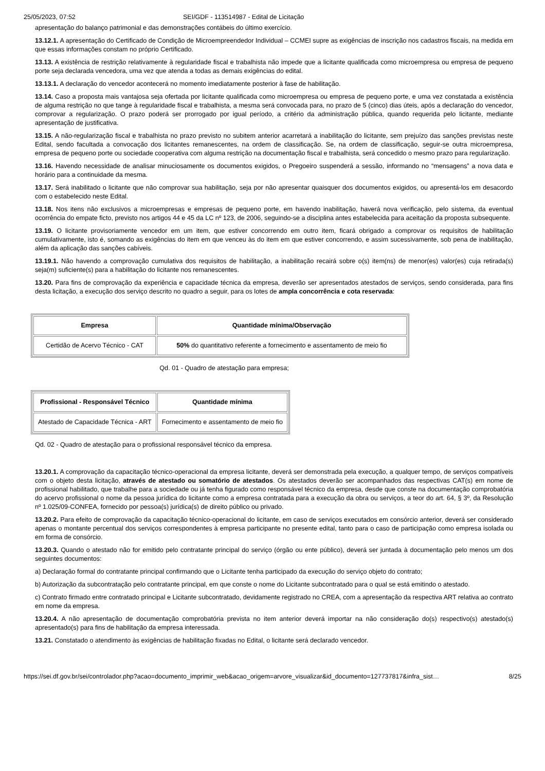25/05/2023, 07:52 SEI/GDF - 113514987 - Edital de Licitação
apresentação do balanço patrimonial e das demonstrações contábeis do último exercício.
13.12.1. A apresentação do Certificado de Condição de Microempreendedor Individual – CCMEI supre as exigências de inscrição nos cadastros fiscais, na medida em que essas informações constam no próprio Certificado.
13.13. A existência de restrição relativamente à regularidade fiscal e trabalhista não impede que a licitante qualificada como microempresa ou empresa de pequeno porte seja declarada vencedora, uma vez que atenda a todas as demais exigências do edital.
13.13.1. A declaração do vencedor acontecerá no momento imediatamente posterior à fase de habilitação.
13.14. Caso a proposta mais vantajosa seja ofertada por licitante qualificada como microempresa ou empresa de pequeno porte, e uma vez constatada a existência de alguma restrição no que tange à regularidade fiscal e trabalhista, a mesma será convocada para, no prazo de 5 (cinco) dias úteis, após a declaração do vencedor, comprovar a regularização. O prazo poderá ser prorrogado por igual período, a critério da administração pública, quando requerida pelo licitante, mediante apresentação de justificativa.
13.15. A não-regularização fiscal e trabalhista no prazo previsto no subitem anterior acarretará a inabilitação do licitante, sem prejuízo das sanções previstas neste Edital, sendo facultada a convocação dos licitantes remanescentes, na ordem de classificação. Se, na ordem de classificação, seguir-se outra microempresa, empresa de pequeno porte ou sociedade cooperativa com alguma restrição na documentação fiscal e trabalhista, será concedido o mesmo prazo para regularização.
13.16. Havendo necessidade de analisar minuciosamente os documentos exigidos, o Pregoeiro suspenderá a sessão, informando no “mensagens” a nova data e horário para a continuidade da mesma.
13.17. Será inabilitado o licitante que não comprovar sua habilitação, seja por não apresentar quaisquer dos documentos exigidos, ou apresentá-los em desacordo com o estabelecido neste Edital.
13.18. Nos itens não exclusivos a microempresas e empresas de pequeno porte, em havendo inabilitação, haverá nova verificação, pelo sistema, da eventual ocorrência do empate ficto, previsto nos artigos 44 e 45 da LC nº 123, de 2006, seguindo-se a disciplina antes estabelecida para aceitação da proposta subsequente.
13.19. O licitante provisoriamente vencedor em um item, que estiver concorrendo em outro item, ficará obrigado a comprovar os requisitos de habilitação cumulativamente, isto é, somando as exigências do item em que venceu às do item em que estiver concorrendo, e assim sucessivamente, sob pena de inabilitação, além da aplicação das sanções cabíveis.
13.19.1. Não havendo a comprovação cumulativa dos requisitos de habilitação, a inabilitação recairá sobre o(s) item(ns) de menor(es) valor(es) cuja retirada(s) seja(m) suficiente(s) para a habilitação do licitante nos remanescentes.
13.20. Para fins de comprovação da experiência e capacidade técnica da empresa, deverão ser apresentados atestados de serviços, sendo considerada, para fins desta licitação, a execução dos serviço descrito no quadro a seguir, para os lotes de ampla concorrência e cota reservada:
| Empresa | Quantidade mínima/Observação |
| --- | --- |
| Certidão de Acervo Técnico - CAT | 50% do quantitativo referente a fornecimento e assentamento de meio fio |
Qd. 01 - Quadro de atestação para empresa;
| Profissional - Responsável Técnico | Quantidade mínima |
| --- | --- |
| Atestado de Capacidade Técnica - ART | Fornecimento e assentamento de meio fio |
Qd. 02 - Quadro de atestação para o profissional responsável técnico da empresa.
13.20.1. A comprovação da capacitação técnico-operacional da empresa licitante, deverá ser demonstrada pela execução, a qualquer tempo, de serviços compatíveis com o objeto desta licitação, através de atestado ou somatório de atestados. Os atestados deverão ser acompanhados das respectivas CAT(s) em nome de profissional habilitado, que trabalhe para a sociedade ou já tenha figurado como responsável técnico da empresa, desde que conste na documentação comprobatória do acervo profissional o nome da pessoa jurídica do licitante como a empresa contratada para a execução da obra ou serviços, a teor do art. 64, § 3º, da Resolução nº 1.025/09-CONFEA, fornecido por pessoa(s) jurídica(s) de direito público ou privado.
13.20.2. Para efeito de comprovação da capacitação técnico-operacional do licitante, em caso de serviços executados em consórcio anterior, deverá ser considerado apenas o montante percentual dos serviços correspondentes à empresa participante no presente edital, tanto para o caso de participação como empresa isolada ou em forma de consórcio.
13.20.3. Quando o atestado não for emitido pelo contratante principal do serviço (órgão ou ente público), deverá ser juntada à documentação pelo menos um dos seguintes documentos:
a) Declaração formal do contratante principal confirmando que o Licitante tenha participado da execução do serviço objeto do contrato;
b) Autorização da subcontratação pelo contratante principal, em que conste o nome do Licitante subcontratado para o qual se está emitindo o atestado.
c) Contrato firmado entre contratado principal e Licitante subcontratado, devidamente registrado no CREA, com a apresentação da respectiva ART relativa ao contrato em nome da empresa.
13.20.4. A não apresentação de documentação comprobatória prevista no item anterior deverá importar na não consideração do(s) respectivo(s) atestado(s) apresentado(s) para fins de habilitação da empresa interessada.
13.21. Constatado o atendimento às exigências de habilitação fixadas no Edital, o licitante será declarado vencedor.
https://sei.df.gov.br/sei/controlador.php?acao=documento_imprimir_web&acao_origem=arvore_visualizar&id_documento=127737817&infra_sist… 8/25